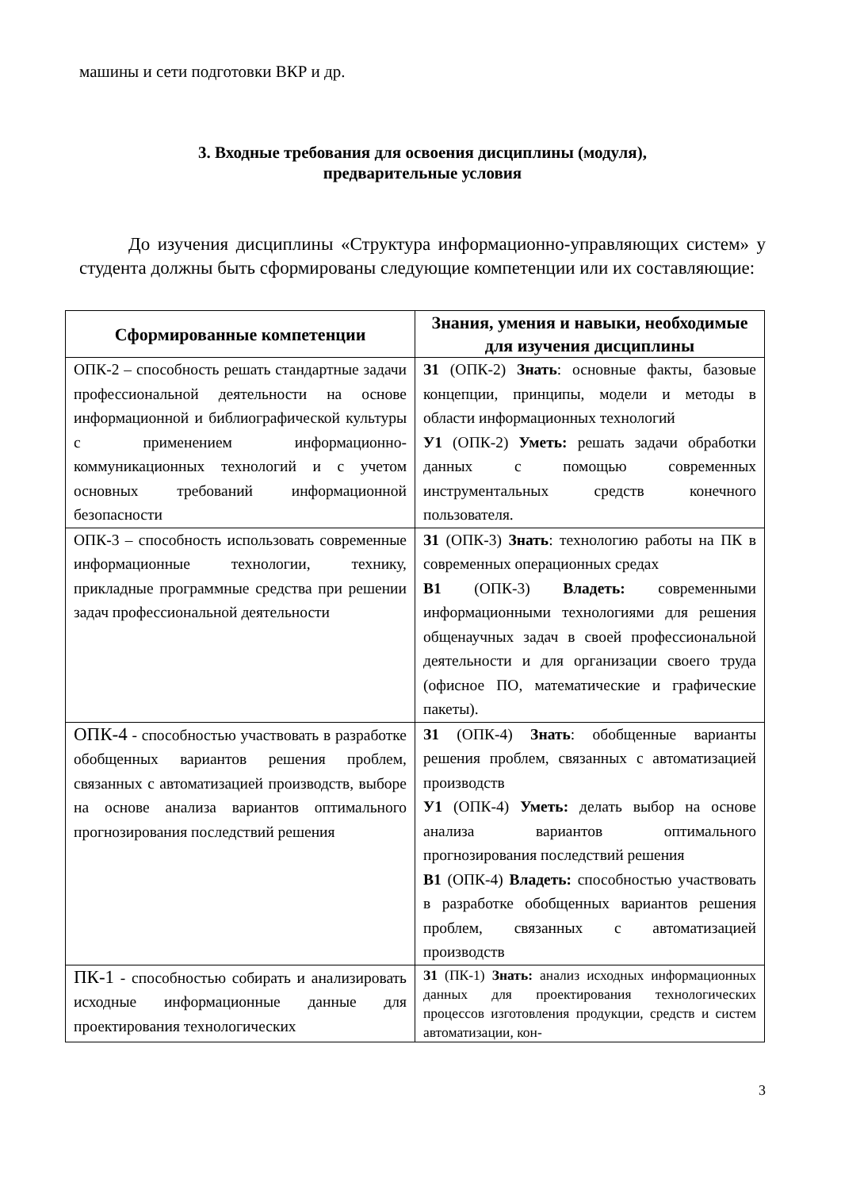машины и сети подготовки ВКР и др.
3. Входные требования для освоения дисциплины (модуля),
предварительные условия
До изучения дисциплины «Структура информационно-управляющих систем» у студента должны быть сформированы следующие компетенции или их составляющие:
| Сформированные компетенции | Знания, умения и навыки, необходимые для изучения дисциплины |
| --- | --- |
| ОПК-2 – способность решать стандартные задачи профессиональной деятельности на основе информационной и библиографической культуры с применением информационно-коммуникационных технологий и с учетом основных требований информационной безопасности | З1 (ОПК-2) Знать : основные факты, базовые концепции, принципы, модели и методы в области информационных технологий У1 (ОПК-2) Уметь: решать задачи обработки данных с помощью современных инструментальных средств конечного пользователя. |
| ОПК-3 – способность использовать современные информационные технологии, технику, прикладные программные средства при решении задач профессиональной деятельности | З1 (ОПК-3) Знать : технологию работы на ПК в современных операционных средах В1 (ОПК-3) Владеть: современными информационными технологиями для решения общенаучных задач в своей профессиональной деятельности и для организации своего труда (офисное ПО, математические и графические пакеты). |
| ОПК-4 - способностью участвовать в разработке обобщенных вариантов решения проблем, связанных с автоматизацией производств, выборе на основе анализа вариантов оптимального прогнозирования последствий решения | З1 (ОПК-4) Знать : обобщенные варианты решения проблем, связанных с автоматизацией производств У1 (ОПК-4) Уметь: делать выбор на основе анализа вариантов оптимального прогнозирования последствий решения В1 (ОПК-4) Владеть: способностью участвовать в разработке обобщенных вариантов решения проблем, связанных с автоматизацией производств |
| ПК-1 - способностью собирать и анализировать исходные информационные данные для проектирования технологических | З1 (ПК-1) Знать: анализ исходных информационных данных для проектирования технологических процессов изготовления продукции, средств и систем автоматизации, кон- |
3